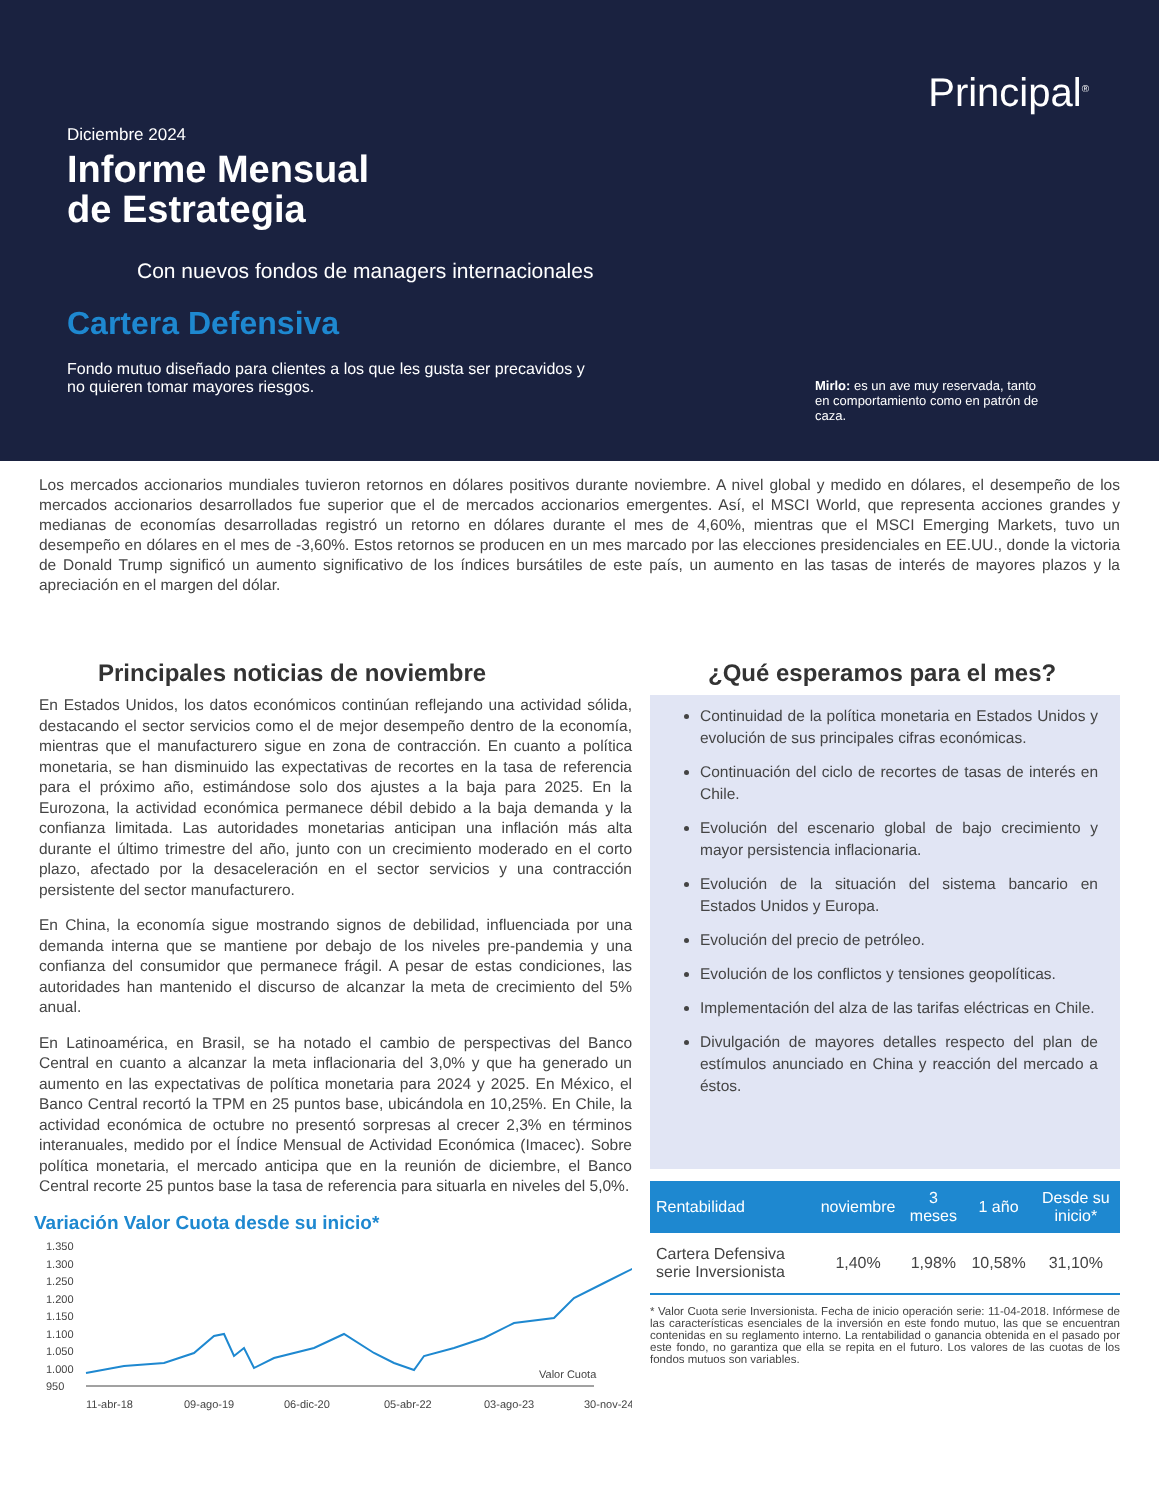Principal<sup>®</sup>
Diciembre 2024
Informe Mensual
de Estrategia
Con nuevos fondos de managers internacionales
Cartera Defensiva
Fondo mutuo diseñado para clientes a los que les gusta ser precavidos y no quieren tomar mayores riesgos.
Mirlo: es un ave muy reservada, tanto en comportamiento como en patrón de caza.
Los mercados accionarios mundiales tuvieron retornos en dólares positivos durante noviembre. A nivel global y medido en dólares, el desempeño de los mercados accionarios desarrollados fue superior que el de mercados accionarios emergentes. Así, el MSCI World, que representa acciones grandes y medianas de economías desarrolladas registró un retorno en dólares durante el mes de 4,60%, mientras que el MSCI Emerging Markets, tuvo un desempeño en dólares en el mes de -3,60%. Estos retornos se producen en un mes marcado por las elecciones presidenciales en EE.UU., donde la victoria de Donald Trump significó un aumento significativo de los índices bursátiles de este país, un aumento en las tasas de interés de mayores plazos y la apreciación en el margen del dólar.
Principales noticias de noviembre
En Estados Unidos, los datos económicos continúan reflejando una actividad sólida, destacando el sector servicios como el de mejor desempeño dentro de la economía, mientras que el manufacturero sigue en zona de contracción. En cuanto a política monetaria, se han disminuido las expectativas de recortes en la tasa de referencia para el próximo año, estimándose solo dos ajustes a la baja para 2025. En la Eurozona, la actividad económica permanece débil debido a la baja demanda y la confianza limitada. Las autoridades monetarias anticipan una inflación más alta durante el último trimestre del año, junto con un crecimiento moderado en el corto plazo, afectado por la desaceleración en el sector servicios y una contracción persistente del sector manufacturero.
En China, la economía sigue mostrando signos de debilidad, influenciada por una demanda interna que se mantiene por debajo de los niveles pre-pandemia y una confianza del consumidor que permanece frágil. A pesar de estas condiciones, las autoridades han mantenido el discurso de alcanzar la meta de crecimiento del 5% anual.
En Latinoamérica, en Brasil, se ha notado el cambio de perspectivas del Banco Central en cuanto a alcanzar la meta inflacionaria del 3,0% y que ha generado un aumento en las expectativas de política monetaria para 2024 y 2025. En México, el Banco Central recortó la TPM en 25 puntos base, ubicándola en 10,25%. En Chile, la actividad económica de octubre no presentó sorpresas al crecer 2,3% en términos interanuales, medido por el Índice Mensual de Actividad Económica (Imacec). Sobre política monetaria, el mercado anticipa que en la reunión de diciembre, el Banco Central recorte 25 puntos base la tasa de referencia para situarla en niveles del 5,0%.
Variación Valor Cuota desde su inicio*
1.350
1.300
1.250
1.200
1.150
1.100
1.050
1.000
950
Valor Cuota
11-abr-18
09-ago-19
06-dic-20
05-abr-22
03-ago-23
30-nov-24
¿Qué esperamos para el mes?
Continuidad de la política monetaria en Estados Unidos y evolución de sus principales cifras económicas.
Continuación del ciclo de recortes de tasas de interés en Chile.
Evolución del escenario global de bajo crecimiento y mayor persistencia inflacionaria.
Evolución de la situación del sistema bancario en Estados Unidos y Europa.
Evolución del precio de petróleo.
Evolución de los conflictos y tensiones geopolíticas.
Implementación del alza de las tarifas eléctricas en Chile.
Divulgación de mayores detalles respecto del plan de estímulos anunciado en China y reacción del mercado a éstos.
| Rentabilidad | noviembre | 3 meses | 1 año | Desde su inicio* |
| --- | --- | --- | --- | --- |
| Cartera Defensiva serie Inversionista | 1,40% | 1,98% | 10,58% | 31,10% |
* Valor Cuota serie Inversionista. Fecha de inicio operación serie: 11-04-2018. Infórmese de las características esenciales de la inversión en este fondo mutuo, las que se encuentran contenidas en su reglamento interno. La rentabilidad o ganancia obtenida en el pasado por este fondo, no garantiza que ella se repita en el futuro. Los valores de las cuotas de los fondos mutuos son variables.